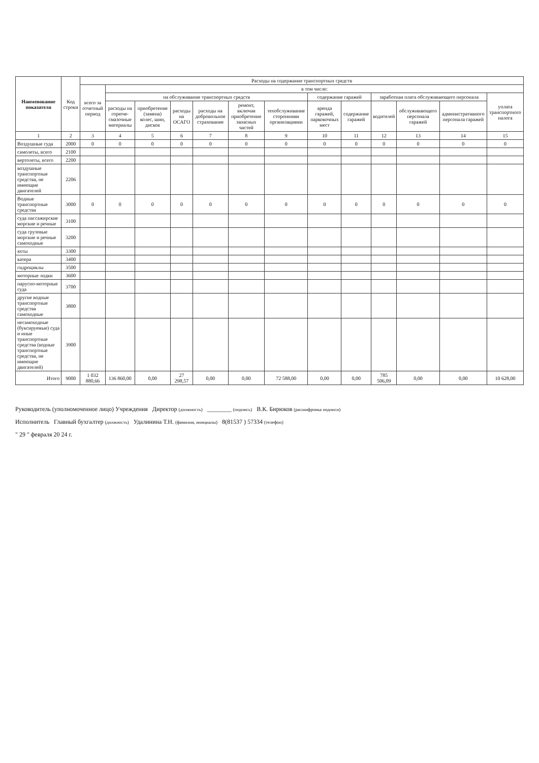| Наименование показателя | Код строки | Расходы на содержание транспортных средств | | | | | | | | | | | | |
| --- | --- | --- | --- | --- | --- | --- | --- | --- | --- | --- | --- | --- | --- | --- |
| | | всего за отчетный период | в том числе: | | | | | | | | | | | |
| | | | на обслуживание транспортных средств | | | | | | содержание гаражей | | заработная плата обслуживающего персонала | | | уплата транспортного налога |
| | | | расходы на горюче-смазочные материалы | приобретение (замена) колес, шин, дисков | расходы на ОСАГО | расходы на добровольное страхование | ремонт, включая приобретение запасных частей | техобслуживание сторонними организациями | аренда гаражей, парковочных мест | содержание гаражей | водителей | обслуживающего персонала гаражей | административного персонала гаражей | |
| 1 | 2 | 3 | 4 | 5 | 6 | 7 | 8 | 9 | 10 | 11 | 12 | 13 | 14 | 15 |
| Воздушные суда | 2000 | 0 | 0 | 0 | 0 | 0 | 0 | 0 | 0 | 0 | 0 | 0 | 0 | 0 |
| самолеты, всего | 2100 | | | | | | | | | | | | | |
| вертолеты, всего | 2200 | | | | | | | | | | | | | |
| воздушные транспортные средства, не имеющие двигателей | 2206 | | | | | | | | | | | | | |
| Водные транспортные средства | 3000 | 0 | 0 | 0 | 0 | 0 | 0 | 0 | 0 | 0 | 0 | 0 | 0 | 0 |
| суда пассажирские морские и речные | 3100 | | | | | | | | | | | | | |
| суда грузовые морские и речные самоходные | 3200 | | | | | | | | | | | | | |
| яхты | 3300 | | | | | | | | | | | | | |
| катера | 3400 | | | | | | | | | | | | | |
| гидроциклы | 3500 | | | | | | | | | | | | | |
| моторные лодки | 3600 | | | | | | | | | | | | | |
| парусно-моторные суда | 3700 | | | | | | | | | | | | | |
| другие водные транспортные средства самоходные | 3800 | | | | | | | | | | | | | |
| несамоходные (буксируемые) суда и иные транспортные средства (водные транспортные средства, не имеющие двигателей) | 3900 | | | | | | | | | | | | | |
| Итого | 9000 | 1 032 880,66 | 136 860,00 | 0,00 | 27 298,57 | 0,00 | 0,00 | 72 588,00 | 0,00 | 0,00 | 785 506,09 | 0,00 | 0,00 | 10 628,00 |
Руководитель (уполномоченное лицо) Учреждения Директор (должность) ________ (подпись) В.К. Бирюков (расшифровка подписи)
Исполнитель Главный бухгалтер (должность) Удалинина Т.Н. (фамилия, инициалы) 8(81537 ) 57334 (телефон)
" 29 " февраля 20 24 г.